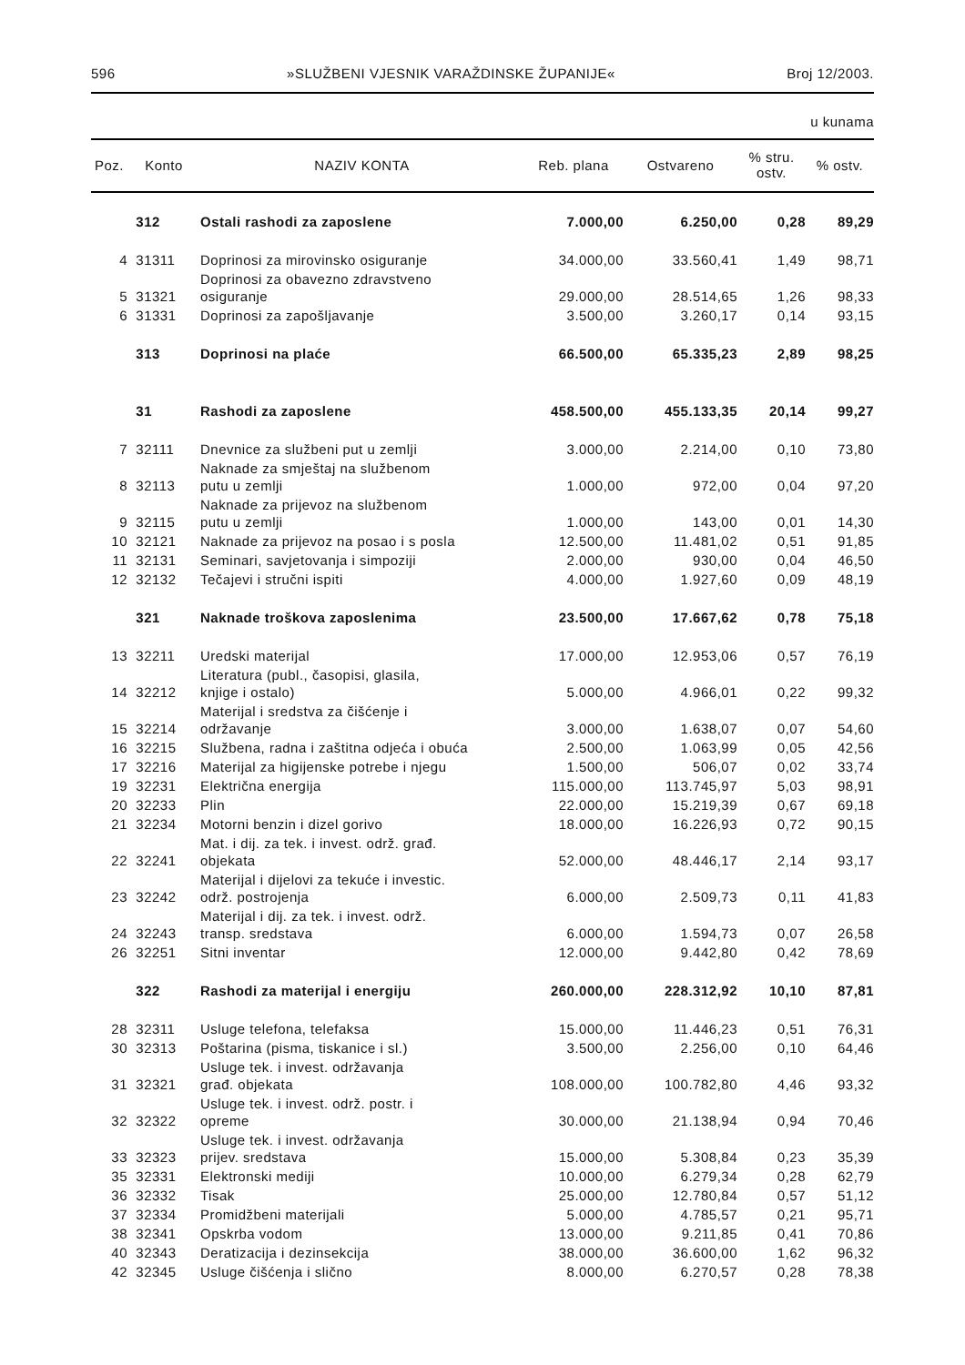596 »SLUŽBENI VJESNIK VARAŽDINSKE ŽUPANIJE« Broj 12/2003.
u kunama
| Poz. | Konto | NAZIV KONTA | Reb. plana | Ostvareno | % stru. ostv. | % ostv. |
| --- | --- | --- | --- | --- | --- | --- |
| | 312 | Ostali rashodi za zaposlene | 7.000,00 | 6.250,00 | 0,28 | 89,29 |
| 4 | 31311 | Doprinosi za mirovinsko osiguranje | 34.000,00 | 33.560,41 | 1,49 | 98,71 |
| 5 | 31321 | Doprinosi za obavezno zdravstveno osiguranje | 29.000,00 | 28.514,65 | 1,26 | 98,33 |
| 6 | 31331 | Doprinosi za zapošljavanje | 3.500,00 | 3.260,17 | 0,14 | 93,15 |
| | 313 | Doprinosi na plaće | 66.500,00 | 65.335,23 | 2,89 | 98,25 |
| | 31 | Rashodi za zaposlene | 458.500,00 | 455.133,35 | 20,14 | 99,27 |
| 7 | 32111 | Dnevnice za službeni put u zemlji | 3.000,00 | 2.214,00 | 0,10 | 73,80 |
| 8 | 32113 | Naknade za smještaj na službenom putu u zemlji | 1.000,00 | 972,00 | 0,04 | 97,20 |
| 9 | 32115 | Naknade za prijevoz na službenom putu u zemlji | 1.000,00 | 143,00 | 0,01 | 14,30 |
| 10 | 32121 | Naknade za prijevoz na posao i s posla | 12.500,00 | 11.481,02 | 0,51 | 91,85 |
| 11 | 32131 | Seminari, savjetovanja i simpoziji | 2.000,00 | 930,00 | 0,04 | 46,50 |
| 12 | 32132 | Tečajevi i stručni ispiti | 4.000,00 | 1.927,60 | 0,09 | 48,19 |
| | 321 | Naknade troškova zaposlenima | 23.500,00 | 17.667,62 | 0,78 | 75,18 |
| 13 | 32211 | Uredski materijal | 17.000,00 | 12.953,06 | 0,57 | 76,19 |
| 14 | 32212 | Literatura (publ., časopisi, glasila, knjige i ostalo) | 5.000,00 | 4.966,01 | 0,22 | 99,32 |
| 15 | 32214 | Materijal i sredstva za čišćenje i održavanje | 3.000,00 | 1.638,07 | 0,07 | 54,60 |
| 16 | 32215 | Službena, radna i zaštitna odjeća i obuća | 2.500,00 | 1.063,99 | 0,05 | 42,56 |
| 17 | 32216 | Materijal za higijenske potrebe i njegu | 1.500,00 | 506,07 | 0,02 | 33,74 |
| 19 | 32231 | Električna energija | 115.000,00 | 113.745,97 | 5,03 | 98,91 |
| 20 | 32233 | Plin | 22.000,00 | 15.219,39 | 0,67 | 69,18 |
| 21 | 32234 | Motorni benzin i dizel gorivo | 18.000,00 | 16.226,93 | 0,72 | 90,15 |
| 22 | 32241 | Mat. i dij. za tek. i invest. održ. građ. objekata | 52.000,00 | 48.446,17 | 2,14 | 93,17 |
| 23 | 32242 | Materijal i dijelovi za tekuće i investic. održ. postrojenja | 6.000,00 | 2.509,73 | 0,11 | 41,83 |
| 24 | 32243 | Materijal i dij. za tek. i invest. održ. transp. sredstava | 6.000,00 | 1.594,73 | 0,07 | 26,58 |
| 26 | 32251 | Sitni inventar | 12.000,00 | 9.442,80 | 0,42 | 78,69 |
| | 322 | Rashodi za materijal i energiju | 260.000,00 | 228.312,92 | 10,10 | 87,81 |
| 28 | 32311 | Usluge telefona, telefaksa | 15.000,00 | 11.446,23 | 0,51 | 76,31 |
| 30 | 32313 | Poštarina (pisma, tiskanice i sl.) | 3.500,00 | 2.256,00 | 0,10 | 64,46 |
| 31 | 32321 | Usluge tek. i invest. održavanja građ. objekata | 108.000,00 | 100.782,80 | 4,46 | 93,32 |
| 32 | 32322 | Usluge tek. i invest. održ. postr. i opreme | 30.000,00 | 21.138,94 | 0,94 | 70,46 |
| 33 | 32323 | Usluge tek. i invest. održavanja prijev. sredstava | 15.000,00 | 5.308,84 | 0,23 | 35,39 |
| 35 | 32331 | Elektronski mediji | 10.000,00 | 6.279,34 | 0,28 | 62,79 |
| 36 | 32332 | Tisak | 25.000,00 | 12.780,84 | 0,57 | 51,12 |
| 37 | 32334 | Promidžbeni materijali | 5.000,00 | 4.785,57 | 0,21 | 95,71 |
| 38 | 32341 | Opskrba vodom | 13.000,00 | 9.211,85 | 0,41 | 70,86 |
| 40 | 32343 | Deratizacija i dezinsekcija | 38.000,00 | 36.600,00 | 1,62 | 96,32 |
| 42 | 32345 | Usluge čišćenja i slično | 8.000,00 | 6.270,57 | 0,28 | 78,38 |